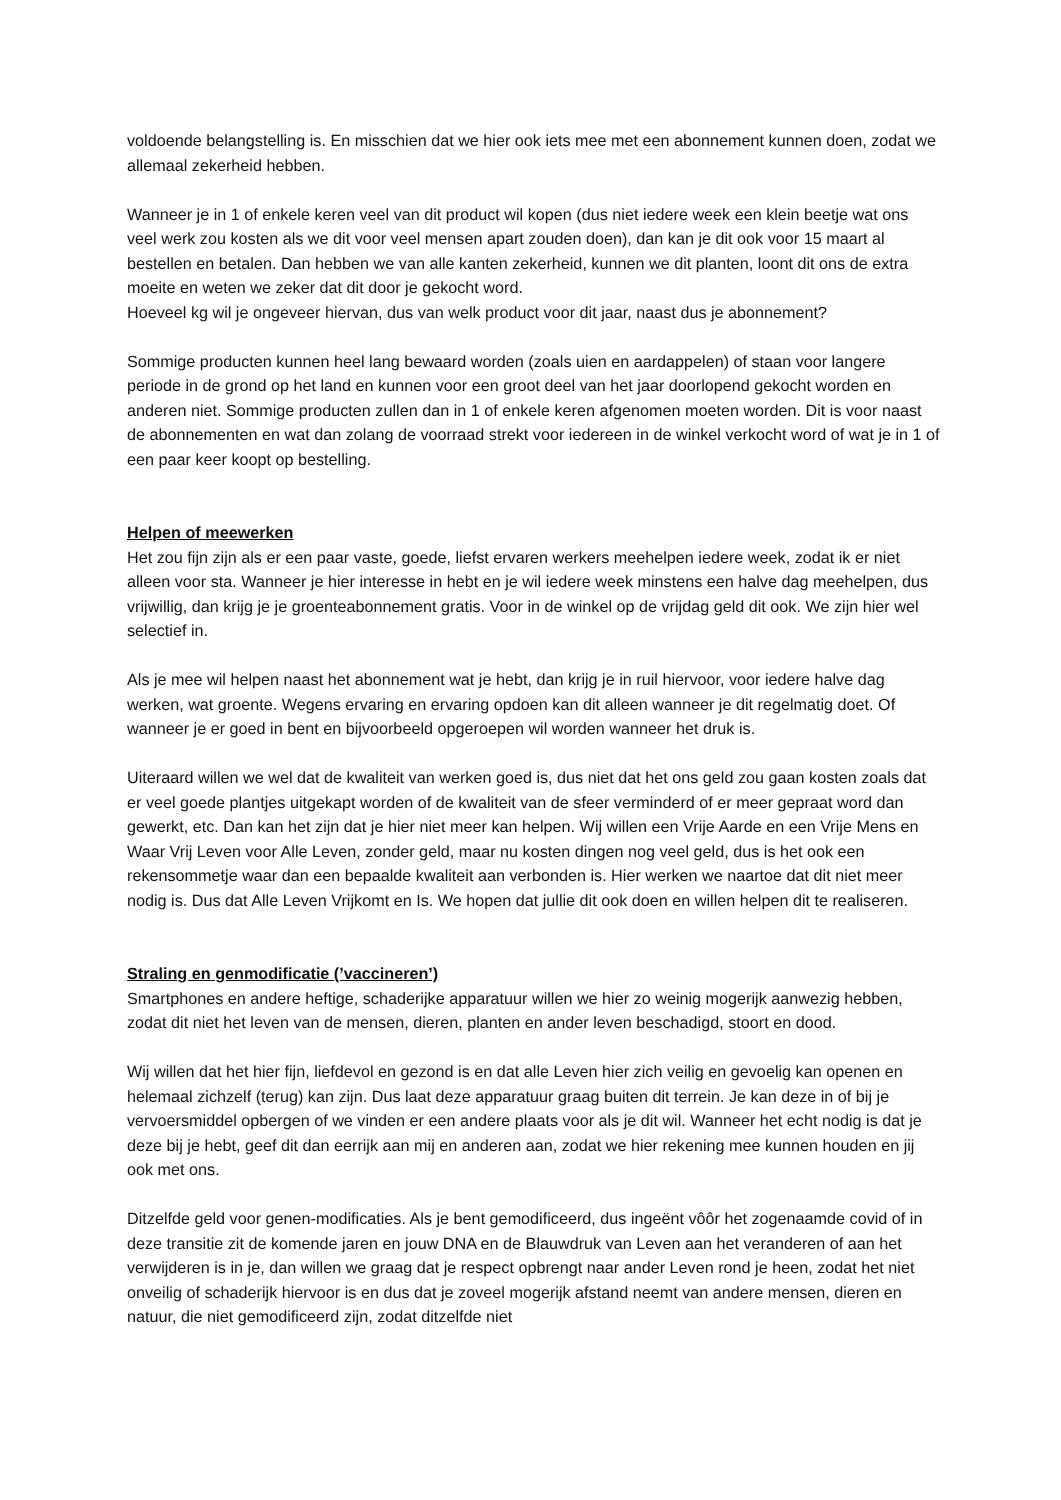voldoende belangstelling is. En misschien dat we hier ook iets mee met een abonnement kunnen doen, zodat we allemaal zekerheid hebben.
Wanneer je in 1 of enkele keren veel van dit product wil kopen (dus niet iedere week een klein beetje wat ons veel werk zou kosten als we dit voor veel mensen apart zouden doen), dan kan je dit ook voor 15 maart al bestellen en betalen. Dan hebben we van alle kanten zekerheid, kunnen we dit planten, loont dit ons de extra moeite en weten we zeker dat dit door je gekocht word.
Hoeveel kg wil je ongeveer hiervan, dus van welk product voor dit jaar, naast dus je abonnement?
Sommige producten kunnen heel lang bewaard worden (zoals uien en aardappelen) of staan voor langere periode in de grond op het land en kunnen voor een groot deel van het jaar doorlopend gekocht worden en anderen niet. Sommige producten zullen dan in 1 of enkele keren afgenomen moeten worden. Dit is voor naast de abonnementen en wat dan zolang de voorraad strekt voor iedereen in de winkel verkocht word of wat je in 1 of een paar keer koopt op bestelling.
Helpen of meewerken
Het zou fijn zijn als er een paar vaste, goede, liefst ervaren werkers meehelpen iedere week, zodat ik er niet alleen voor sta. Wanneer je hier interesse in hebt en je wil iedere week minstens een halve dag meehelpen, dus vrijwillig, dan krijg je je groenteabonnement gratis. Voor in de winkel op de vrijdag geld dit ook. We zijn hier wel selectief in.
Als je mee wil helpen naast het abonnement wat je hebt, dan krijg je in ruil hiervoor, voor iedere halve dag werken, wat groente. Wegens ervaring en ervaring opdoen kan dit alleen wanneer je dit regelmatig doet. Of wanneer je er goed in bent en bijvoorbeeld opgeroepen wil worden wanneer het druk is.
Uiteraard willen we wel dat de kwaliteit van werken goed is, dus niet dat het ons geld zou gaan kosten zoals dat er veel goede plantjes uitgekapt worden of de kwaliteit van de sfeer verminderd of er meer gepraat word dan gewerkt, etc. Dan kan het zijn dat je hier niet meer kan helpen. Wij willen een Vrije Aarde en een Vrije Mens en Waar Vrij Leven voor Alle Leven, zonder geld, maar nu kosten dingen nog veel geld, dus is het ook een rekensommetje waar dan een bepaalde kwaliteit aan verbonden is. Hier werken we naartoe dat dit niet meer nodig is. Dus dat Alle Leven Vrijkomt en Is. We hopen dat jullie dit ook doen en willen helpen dit te realiseren.
Straling en genmodificatie (’vaccineren’)
Smartphones en andere heftige, schaderijke apparatuur willen we hier zo weinig mogerijk aanwezig hebben, zodat dit niet het leven van de mensen, dieren, planten en ander leven beschadigd, stoort en dood.
Wij willen dat het hier fijn, liefdevol en gezond is en dat alle Leven hier zich veilig en gevoelig kan openen en helemaal zichzelf (terug) kan zijn. Dus laat deze apparatuur graag buiten dit terrein. Je kan deze in of bij je vervoersmiddel opbergen of we vinden er een andere plaats voor als je dit wil. Wanneer het echt nodig is dat je deze bij je hebt, geef dit dan eerrijk aan mij en anderen aan, zodat we hier rekening mee kunnen houden en jij ook met ons.
Ditzelfde geld voor genen-modificaties. Als je bent gemodificeerd, dus ingeënt vôôr het zogenaamde covid of in deze transitie zit de komende jaren en jouw DNA en de Blauwdruk van Leven aan het veranderen of aan het verwijderen is in je, dan willen we graag dat je respect opbrengt naar ander Leven rond je heen, zodat het niet onveilig of schaderijk hiervoor is en dus dat je zoveel mogerijk afstand neemt van andere mensen, dieren en natuur, die niet gemodificeerd zijn, zodat ditzelfde niet